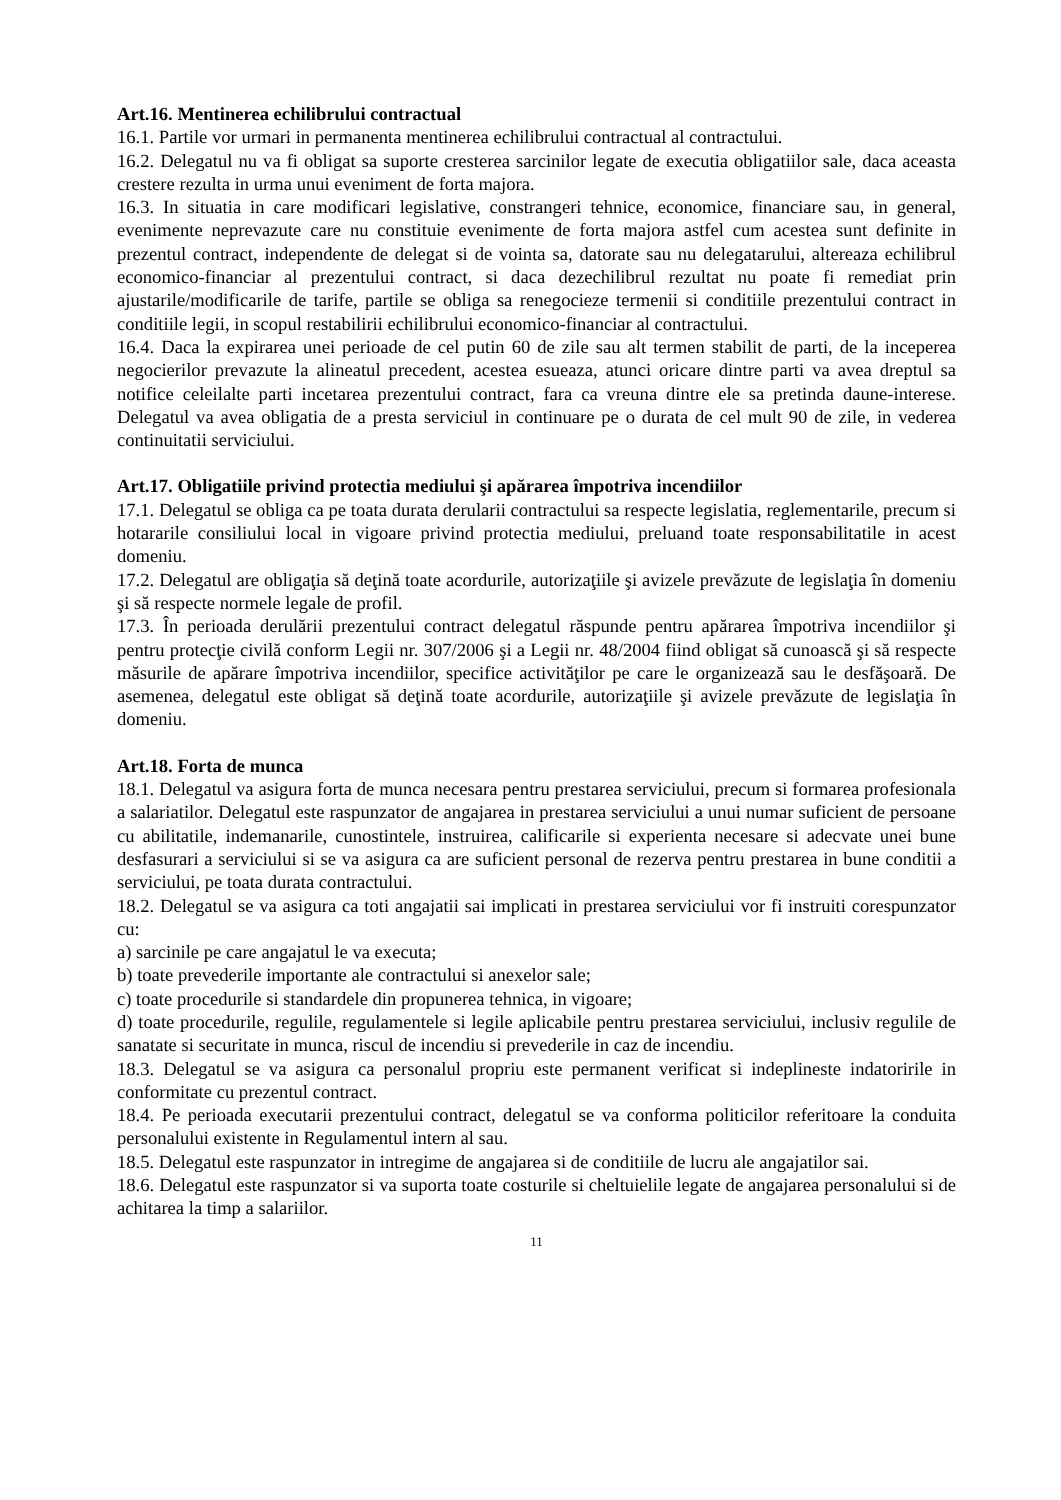Art.16. Mentinerea echilibrului contractual
16.1. Partile vor urmari in permanenta mentinerea echilibrului contractual al contractului.
16.2. Delegatul nu va fi obligat sa suporte cresterea sarcinilor legate de executia obligatiilor sale, daca aceasta crestere rezulta in urma unui eveniment de forta majora.
16.3. In situatia in care modificari legislative, constrangeri tehnice, economice, financiare sau, in general, evenimente neprevazute care nu constituie evenimente de forta majora astfel cum acestea sunt definite in prezentul contract, independente de delegat si de vointa sa, datorate sau nu delegatarului, altereaza echilibrul economico-financiar al prezentului contract, si daca dezechilibrul rezultat nu poate fi remediat prin ajustarile/modificarile de tarife, partile se obliga sa renegocieze termenii si conditiile prezentului contract in conditiile legii, in scopul restabilirii echilibrului economico-financiar al contractului.
16.4. Daca la expirarea unei perioade de cel putin 60 de zile sau alt termen stabilit de parti, de la inceperea negocierilor prevazute la alineatul precedent, acestea esueaza, atunci oricare dintre parti va avea dreptul sa notifice celeilalte parti incetarea prezentului contract, fara ca vreuna dintre ele sa pretinda daune-interese. Delegatul va avea obligatia de a presta serviciul in continuare pe o durata de cel mult 90 de zile, in vederea continuitatii serviciului.
Art.17. Obligatiile privind protectia mediului şi apărarea împotriva incendiilor
17.1. Delegatul se obliga ca pe toata durata derularii contractului sa respecte legislatia, reglementarile, precum si hotararile consiliului local in vigoare privind protectia mediului, preluand toate responsabilitatile in acest domeniu.
17.2. Delegatul are obligaţia să deţină toate acordurile, autorizaţiile şi avizele prevăzute de legislaţia în domeniu şi să respecte normele legale de profil.
17.3. În perioada derulării prezentului contract delegatul răspunde pentru apărarea împotriva incendiilor şi pentru protecţie civilă conform Legii nr. 307/2006 şi a Legii nr. 48/2004 fiind obligat să cunoască şi să respecte măsurile de apărare împotriva incendiilor, specifice activităţilor pe care le organizează sau le desfăşoară. De asemenea, delegatul este obligat să deţină toate acordurile, autorizaţiile şi avizele prevăzute de legislaţia în domeniu.
Art.18. Forta de munca
18.1. Delegatul va asigura forta de munca necesara pentru prestarea serviciului, precum si formarea profesionala a salariatilor. Delegatul este raspunzator de angajarea in prestarea serviciului a unui numar suficient de persoane cu abilitatile, indemanarile, cunostintele, instruirea, calificarile si experienta necesare si adecvate unei bune desfasurari a serviciului si se va asigura ca are suficient personal de rezerva pentru prestarea in bune conditii a serviciului, pe toata durata contractului.
18.2. Delegatul se va asigura ca toti angajatii sai implicati in prestarea serviciului vor fi instruiti corespunzator cu:
a) sarcinile pe care angajatul le va executa;
b) toate prevederile importante ale contractului si anexelor sale;
c) toate procedurile si standardele din propunerea tehnica, in vigoare;
d) toate procedurile, regulile, regulamentele si legile aplicabile pentru prestarea serviciului, inclusiv regulile de sanatate si securitate in munca, riscul de incendiu si prevederile in caz de incendiu.
18.3. Delegatul se va asigura ca personalul propriu este permanent verificat si indeplineste indatoririle in conformitate cu prezentul contract.
18.4. Pe perioada executarii prezentului contract, delegatul se va conforma politicilor referitoare la conduita personalului existente in Regulamentul intern al sau.
18.5. Delegatul este raspunzator in intregime de angajarea si de conditiile de lucru ale angajatilor sai.
18.6. Delegatul este raspunzator si va suporta toate costurile si cheltuielile legate de angajarea personalului si de achitarea la timp a salariilor.
11